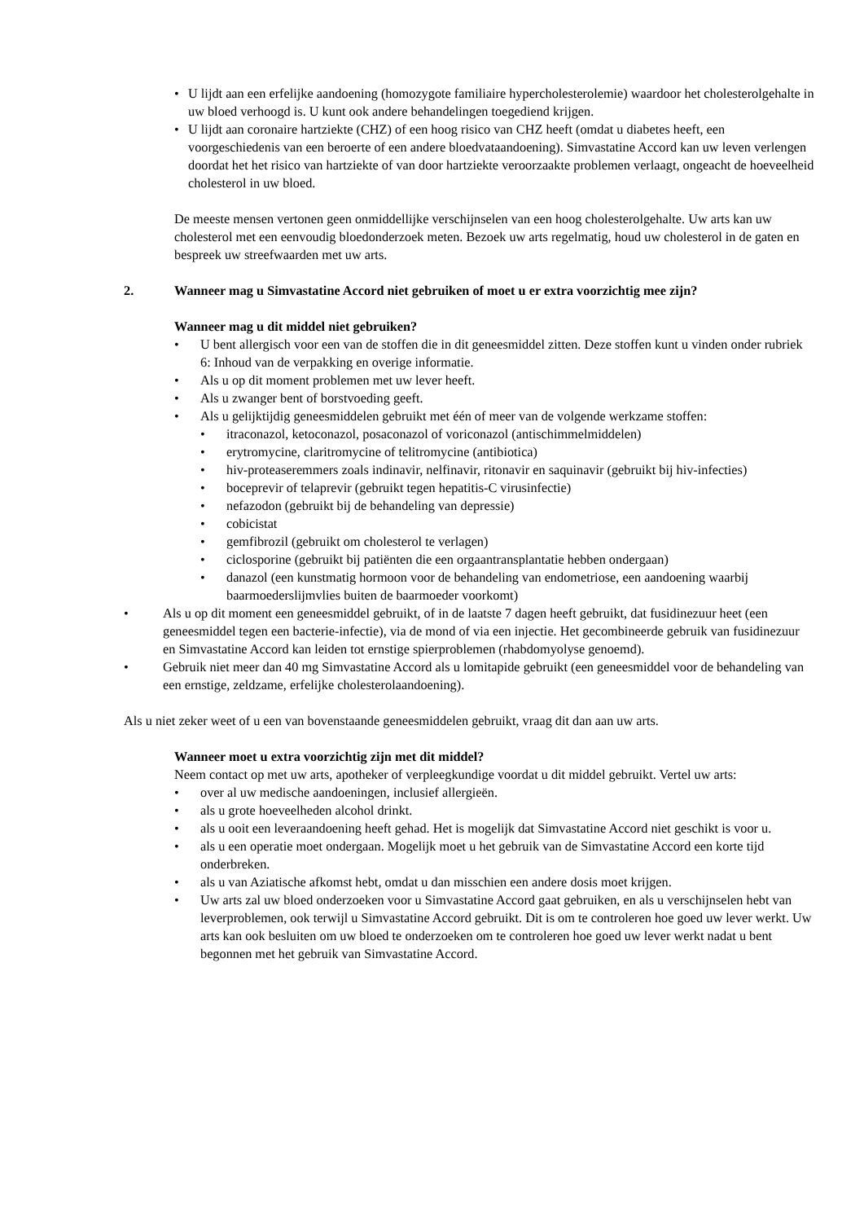• U lijdt aan een erfelijke aandoening (homozygote familiaire hypercholesterolemie) waardoor het cholesterolgehalte in uw bloed verhoogd is. U kunt ook andere behandelingen toegediend krijgen.
• U lijdt aan coronaire hartziekte (CHZ) of een hoog risico van CHZ heeft (omdat u diabetes heeft, een voorgeschiedenis van een beroerte of een andere bloedvataandoening). Simvastatine Accord kan uw leven verlengen doordat het het risico van hartziekte of van door hartziekte veroorzaakte problemen verlaagt, ongeacht de hoeveelheid cholesterol in uw bloed.
De meeste mensen vertonen geen onmiddellijke verschijnselen van een hoog cholesterolgehalte. Uw arts kan uw cholesterol met een eenvoudig bloedonderzoek meten. Bezoek uw arts regelmatig, houd uw cholesterol in de gaten en bespreek uw streefwaarden met uw arts.
2. Wanneer mag u Simvastatine Accord niet gebruiken of moet u er extra voorzichtig mee zijn?
Wanneer mag u dit middel niet gebruiken?
• U bent allergisch voor een van de stoffen die in dit geneesmiddel zitten. Deze stoffen kunt u vinden onder rubriek 6: Inhoud van de verpakking en overige informatie.
• Als u op dit moment problemen met uw lever heeft.
• Als u zwanger bent of borstvoeding geeft.
• Als u gelijktijdig geneesmiddelen gebruikt met één of meer van de volgende werkzame stoffen:
• itraconazol, ketoconazol, posaconazol of voriconazol (antischimmelmiddelen)
• erytromycine, claritromycine of telitromycine (antibiotica)
• hiv-proteaseremmers zoals indinavir, nelfinavir, ritonavir en saquinavir (gebruikt bij hiv-infecties)
• boceprevir of telaprevir (gebruikt tegen hepatitis-C virusinfectie)
• nefazodon (gebruikt bij de behandeling van depressie)
• cobicistat
• gemfibrozil (gebruikt om cholesterol te verlagen)
• ciclosporine (gebruikt bij patiënten die een orgaantransplantatie hebben ondergaan)
• danazol (een kunstmatig hormoon voor de behandeling van endometriose, een aandoening waarbij baarmoederslijmvlies buiten de baarmoeder voorkomt)
• Als u op dit moment een geneesmiddel gebruikt, of in de laatste 7 dagen heeft gebruikt, dat fusidinezuur heet (een geneesmiddel tegen een bacterie-infectie), via de mond of via een injectie. Het gecombineerde gebruik van fusidinezuur en Simvastatine Accord kan leiden tot ernstige spierproblemen (rhabdomyolyse genoemd).
• Gebruik niet meer dan 40 mg Simvastatine Accord als u lomitapide gebruikt (een geneesmiddel voor de behandeling van een ernstige, zeldzame, erfelijke cholesterolaandoening).
Als u niet zeker weet of u een van bovenstaande geneesmiddelen gebruikt, vraag dit dan aan uw arts.
Wanneer moet u extra voorzichtig zijn met dit middel?
Neem contact op met uw arts, apotheker of verpleegkundige voordat u dit middel gebruikt. Vertel uw arts:
• over al uw medische aandoeningen, inclusief allergieën.
• als u grote hoeveelheden alcohol drinkt.
• als u ooit een leveraandoening heeft gehad. Het is mogelijk dat Simvastatine Accord niet geschikt is voor u.
• als u een operatie moet ondergaan. Mogelijk moet u het gebruik van de Simvastatine Accord een korte tijd onderbreken.
• als u van Aziatische afkomst hebt, omdat u dan misschien een andere dosis moet krijgen.
• Uw arts zal uw bloed onderzoeken voor u Simvastatine Accord gaat gebruiken, en als u verschijnselen hebt van leverproblemen, ook terwijl u Simvastatine Accord gebruikt. Dit is om te controleren hoe goed uw lever werkt. Uw arts kan ook besluiten om uw bloed te onderzoeken om te controleren hoe goed uw lever werkt nadat u bent begonnen met het gebruik van Simvastatine Accord.